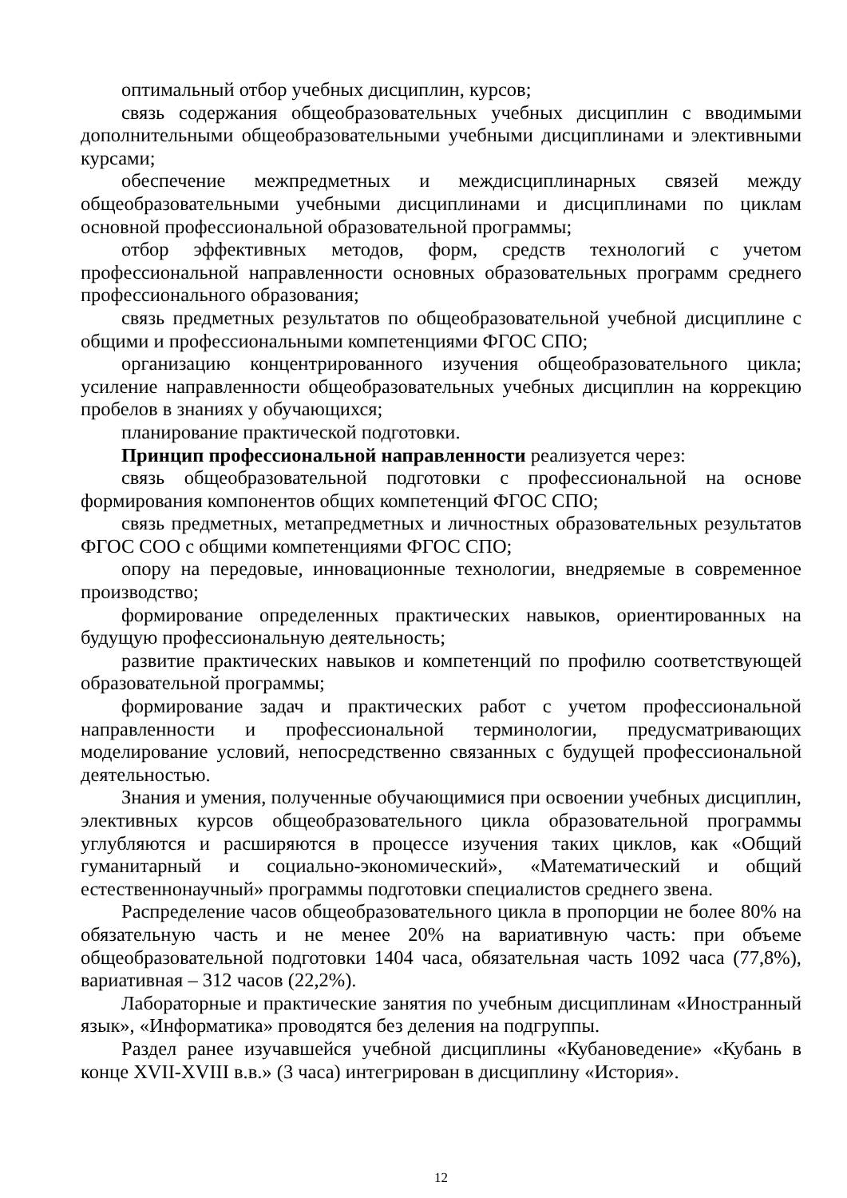оптимальный отбор учебных дисциплин, курсов;
связь содержания общеобразовательных учебных дисциплин с вводимыми дополнительными общеобразовательными учебными дисциплинами и элективными курсами;
обеспечение межпредметных и междисциплинарных связей между общеобразовательными учебными дисциплинами и дисциплинами по циклам основной профессиональной образовательной программы;
отбор эффективных методов, форм, средств технологий с учетом профессиональной направленности основных образовательных программ среднего профессионального образования;
связь предметных результатов по общеобразовательной учебной дисциплине с общими и профессиональными компетенциями ФГОС СПО;
организацию концентрированного изучения общеобразовательного цикла; усиление направленности общеобразовательных учебных дисциплин на коррекцию пробелов в знаниях у обучающихся;
планирование практической подготовки.
Принцип профессиональной направленности реализуется через:
связь общеобразовательной подготовки с профессиональной на основе формирования компонентов общих компетенций ФГОС СПО;
связь предметных, метапредметных и личностных образовательных результатов ФГОС СОО с общими компетенциями ФГОС СПО;
опору на передовые, инновационные технологии, внедряемые в современное производство;
формирование определенных практических навыков, ориентированных на будущую профессиональную деятельность;
развитие практических навыков и компетенций по профилю соответствующей образовательной программы;
формирование задач и практических работ с учетом профессиональной направленности и профессиональной терминологии, предусматривающих моделирование условий, непосредственно связанных с будущей профессиональной деятельностью.
Знания и умения, полученные обучающимися при освоении учебных дисциплин, элективных курсов общеобразовательного цикла образовательной программы углубляются и расширяются в процессе изучения таких циклов, как «Общий гуманитарный и социально-экономический», «Математический и общий естественнонаучный» программы подготовки специалистов среднего звена.
Распределение часов общеобразовательного цикла в пропорции не более 80% на обязательную часть и не менее 20% на вариативную часть: при объеме общеобразовательной подготовки 1404 часа, обязательная часть 1092 часа (77,8%), вариативная – 312 часов (22,2%).
Лабораторные и практические занятия по учебным дисциплинам «Иностранный язык», «Информатика» проводятся без деления на подгруппы.
Раздел ранее изучавшейся учебной дисциплины «Кубановедение» «Кубань в конце XVII-XVIII в.в.» (3 часа) интегрирован в дисциплину «История».
12